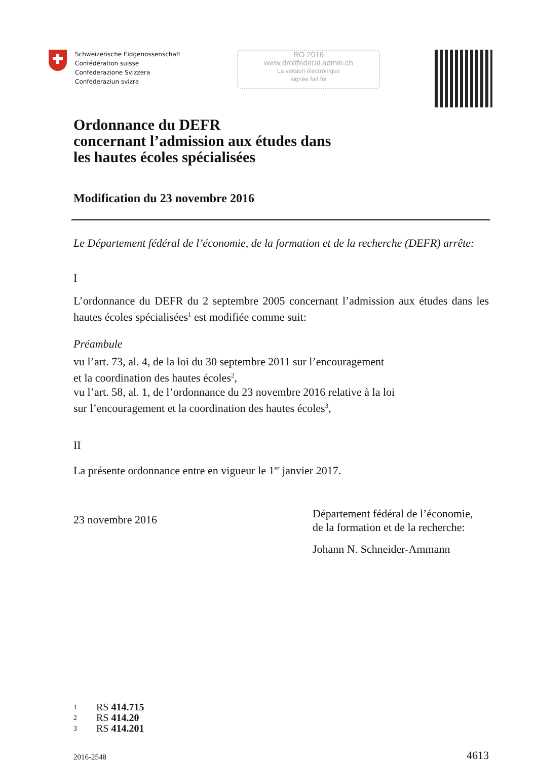Schweizerische Eidgenossenschaft
Confédération suisse
Confederazione Svizzera
Confederaziun svizra
RO 2016
www.droitfederal.admin.ch
La version électronique
signée fait foi
Ordonnance du DEFR
concernant l’admission aux études dans
les hautes écoles spécialisées
Modification du 23 novembre 2016
Le Département fédéral de l’économie, de la formation et de la recherche (DEFR) arrête:
I
L’ordonnance du DEFR du 2 septembre 2005 concernant l’admission aux études dans les hautes écoles spécialisées<sup>1</sup> est modifiée comme suit:
Préambule
vu l’art. 73, al. 4, de la loi du 30 septembre 2011 sur l’encouragement
et la coordination des hautes écoles<sup>2</sup>,
vu l’art. 58, al. 1, de l’ordonnance du 23 novembre 2016 relative à la loi
sur l’encouragement et la coordination des hautes écoles<sup>3</sup>,
II
La présente ordonnance entre en vigueur le 1<sup>er</sup> janvier 2017.
23 novembre 2016
Département fédéral de l’économie,
de la formation et de la recherche:
Johann N. Schneider-Ammann
1 RS 414.715
2 RS 414.20
3 RS 414.201
2016-2548 4613